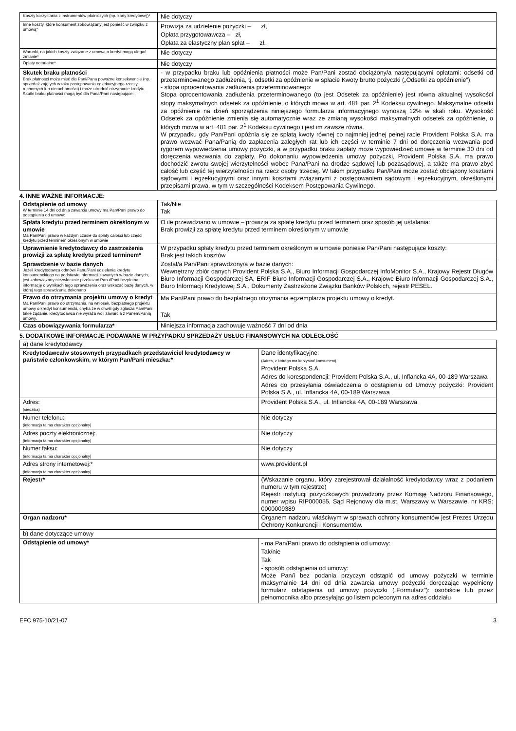| Koszty korzystania z instrumentów płatniczych (np. karty kredytowej)* | Nie dotyczy |
| Inne koszty, które konsument zobowiązany jest ponieść w związku z umową* | Prowizja za udzielenie pożyczki – zł, Opłata przygotowawcza – zł, Opłata za elastyczny plan spłat – zł. |
| Warunki, na jakich koszty związane z umową o kredyt mogą ulegać zmianie* | Nie dotyczy |
| Opłaty notarialne* | Nie dotyczy |
| Skutek braku płatności Brak płatności może mieć dla Pani/Pana poważne konsekwencje (np. sprzedaż zajętych w toku postępowania egzekucyjnego rzeczy ruchomych lub nieruchomości) i może utrudnić otrzymanie kredytu. Skutki braku płatności mogą być dla Pana/Pani następujące: | - w przypadku braku lub opóźnienia płatności może Pan/Pani zostać obciążony/a następującymi opłatami: odsetki od przeterminowanego zadłużenia, tj. odsetki za opóźnienie w spłacie Kwoty brutto pożyczki („Odsetki za opóźnienie”). - stopa oprocentowania zadłużenia przeterminowanego: Stopa oprocentowania zadłużenia przeterminowanego (to jest Odsetek za opóźnienie) jest równa aktualnej wysokości stopy maksymalnych odsetek za opóźnienie, o których mowa w art. 481 par. 2<sup>1</sup> Kodeksu cywilnego. Maksymalne odsetki za opóźnienie na dzień sporządzenia niniejszego formularza informacyjnego wynoszą 12% w skali roku. Wysokość Odsetek za opóźnienie zmienia się automatycznie wraz ze zmianą wysokości maksymalnych odsetek za opóźnienie, o których mowa w art. 481 par. 2<sup>1</sup> Kodeksu cywilnego i jest im zawsze równa. W przypadku gdy Pan/Pani opóźnia się ze spłatą kwoty równej co najmniej jednej pełnej racie Provident Polska S.A. ma prawo wezwać Pana/Panią do zapłacenia zaległych rat lub ich części w terminie 7 dni od doręczenia wezwania pod rygorem wypowiedzenia umowy pożyczki, a w przypadku braku zapłaty może wypowiedzieć umowę w terminie 30 dni od doręczenia wezwania do zapłaty. Po dokonaniu wypowiedzenia umowy pożyczki, Provident Polska S.A. ma prawo dochodzić zwrotu swojej wierzytelności wobec Pana/Pani na drodze sądowej lub pozasądowej, a także ma prawo zbyć całość lub część tej wierzytelności na rzecz osoby trzeciej. W takim przypadku Pan/Pani może zostać obciążony kosztami sądowymi i egzekucyjnymi oraz innymi kosztami związanymi z postępowaniem sądowym i egzekucyjnym, określonymi przepisami prawa, w tym w szczególności Kodeksem Postępowania Cywilnego. |
4. INNE WAŻNE INFORMACJE:
| Odstąpienie od umowy W terminie 14 dni od dnia zawarcia umowy ma Pan/Pani prawo do odstąpienia od umowy: | Tak/Nie Tak |
| Spłata kredytu przed terminem określonym w umowie Ma Pan/Pani prawo w każdym czasie do spłaty całości lub części kredytu przed terminem określonym w umowie | O ile przewidziano w umowie – prowizja za spłatę kredytu przed terminem oraz sposób jej ustalania: Brak prowizji za spłatę kredytu przed terminem określonym w umowie |
| Uprawnienie kredytodawcy do zastrzeżenia prowizji za spłatę kredytu przed terminem* | W przypadku spłaty kredytu przed terminem określonym w umowie poniesie Pan/Pani następujące koszty: Brak jest takich kosztów |
| Sprawdzenie w bazie danych Jeżeli kredytodawca odmówi Panu/Pani udzielenia kredytu konsumenckiego na podstawie informacji zawartych w bazie danych, jest zobowiązany niezwłocznie przekazać Panu/Pani bezpłatną informację o wynikach tego sprawdzenia oraz wskazać bazę danych, w której tego sprawdzenia dokonano | Został/a Pan/Pani sprawdzony/a w bazie danych: Wewnętrzny zbiór danych Provident Polska S.A., Biuro Informacji Gospodarczej InfoMonitor S.A., Krajowy Rejestr Długów Biuro Informacji Gospodarczej SA, ERIF Biuro Informacji Gospodarczej S.A., Krajowe Biuro Informacji Gospodarczej S.A., Biuro Informacji Kredytowej S.A., Dokumenty Zastrzeżone Związku Banków Polskich, rejestr PESEL. |
| Prawo do otrzymania projektu umowy o kredyt Ma Pan/Pani prawo do otrzymania, na wniosek, bezpłatnego projektu umowy o kredyt konsumencki, chyba że w chwili gdy zgłasza Pan/Pani takie żądanie, kredytodawca nie wyraża woli zawarcia z Panem/Panią umowy. | Ma Pan/Pani prawo do bezpłatnego otrzymania egzemplarza projektu umowy o kredyt. Tak |
| Czas obowiązywania formularza* | Niniejsza informacja zachowuje ważność 7 dni od dnia |
5. DODATKOWE INFORMACJE PODAWANE W PRZYPADKU SPRZEDAŻY USŁUG FINANSOWYCH NA ODLEGŁOŚĆ
| a) dane kredytodawcy | |
| Kredytodawca/w stosownych przypadkach przedstawiciel kredytodawcy w państwie członkowskim, w którym Pan/Pani mieszka:* | Dane identyfikacyjne: (Adres, z którego ma korzystać konsument) Provident Polska S.A. Adres do korespondencji: Provident Polska S.A., ul. Inflancka 4A, 00-189 Warszawa Adres do przesyłania oświadczenia o odstąpieniu od Umowy pożyczki: Provident Polska S.A., ul. Inflancka 4A, 00-189 Warszawa |
| Adres: (siedziba) | Provident Polska S.A., ul. Inflancka 4A, 00-189 Warszawa |
| Numer telefonu: (informacja ta ma charakter opcjonalny) | Nie dotyczy |
| Adres poczty elektronicznej: (informacja ta ma charakter opcjonalny) | Nie dotyczy |
| Numer faksu: (informacja ta ma charakter opcjonalny) | Nie dotyczy |
| Adres strony internetowej:* (informacja ta ma charakter opcjonalny) | www.provident.pl |
| Rejestr* | (Wskazanie organu, który zarejestrował działalność kredytodawcy wraz z podaniem numeru w tym rejestrze) Rejestr instytucji pożyczkowych prowadzony przez Komisję Nadzoru Finansowego, numer wpisu RIP000055, Sąd Rejonowy dla m.st. Warszawy w Warszawie, nr KRS: 0000009389 |
| Organ nadzoru* | Organem nadzoru właściwym w sprawach ochrony konsumentów jest Prezes Urzędu Ochrony Konkurencji i Konsumentów. |
| b) dane dotyczące umowy | |
| Odstąpienie od umowy* | - ma Pan/Pani prawo do odstąpienia od umowy: Tak/nie Tak - sposób odstąpienia od umowy: Może Pan/i bez podania przyczyn odstąpić od umowy pożyczki w terminie maksymalnie 14 dni od dnia zawarcia umowy pożyczki doręczając wypełniony formularz odstąpienia od umowy pożyczki („Formularz”): osobiście lub przez pełnomocnika albo przesyłając go listem poleconym na adres oddziału |
EFC 975-10/21-07 3